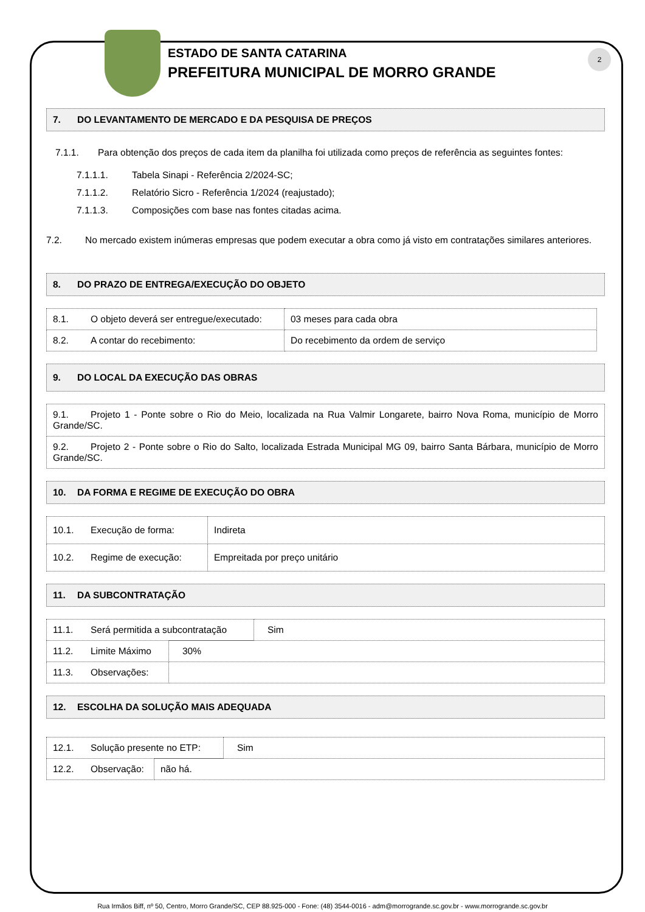ESTADO DE SANTA CATARINA
PREFEITURA MUNICIPAL DE MORRO GRANDE
2
7. DO LEVANTAMENTO DE MERCADO E DA PESQUISA DE PREÇOS
7.1.1. Para obtenção dos preços de cada item da planilha foi utilizada como preços de referência as seguintes fontes:
7.1.1.1. Tabela Sinapi - Referência 2/2024-SC;
7.1.1.2. Relatório Sicro - Referência 1/2024 (reajustado);
7.1.1.3. Composições com base nas fontes citadas acima.
7.2. No mercado existem inúmeras empresas que podem executar a obra como já visto em contratações similares anteriores.
8. DO PRAZO DE ENTREGA/EXECUÇÃO DO OBJETO
| 8.1. O objeto deverá ser entregue/executado: | 03 meses para cada obra |
| 8.2. A contar do recebimento: | Do recebimento da ordem de serviço |
9. DO LOCAL DA EXECUÇÃO DAS OBRAS
| 9.1. Projeto 1 - Ponte sobre o Rio do Meio, localizada na Rua Valmir Longarete, bairro Nova Roma, município de Morro Grande/SC. |
| 9.2. Projeto 2 - Ponte sobre o Rio do Salto, localizada Estrada Municipal MG 09, bairro Santa Bárbara, município de Morro Grande/SC. |
10. DA FORMA E REGIME DE EXECUÇÃO DO OBRA
| 10.1. Execução de forma: | Indireta |
| 10.2. Regime de execução: | Empreitada por preço unitário |
11. DA SUBCONTRATAÇÃO
| 11.1. Será permitida a subcontratação | Sim |
| 11.2. Limite Máximo | 30% |
| 11.3. Observações: | |
12. ESCOLHA DA SOLUÇÃO MAIS ADEQUADA
| 12.1. Solução presente no ETP: | Sim |
| 12.2. Observação: | não há. |
Rua Irmãos Biff, nº 50, Centro, Morro Grande/SC, CEP 88.925-000 - Fone: (48) 3544-0016 - adm@morrogrande.sc.gov.br - www.morrogrande.sc.gov.br